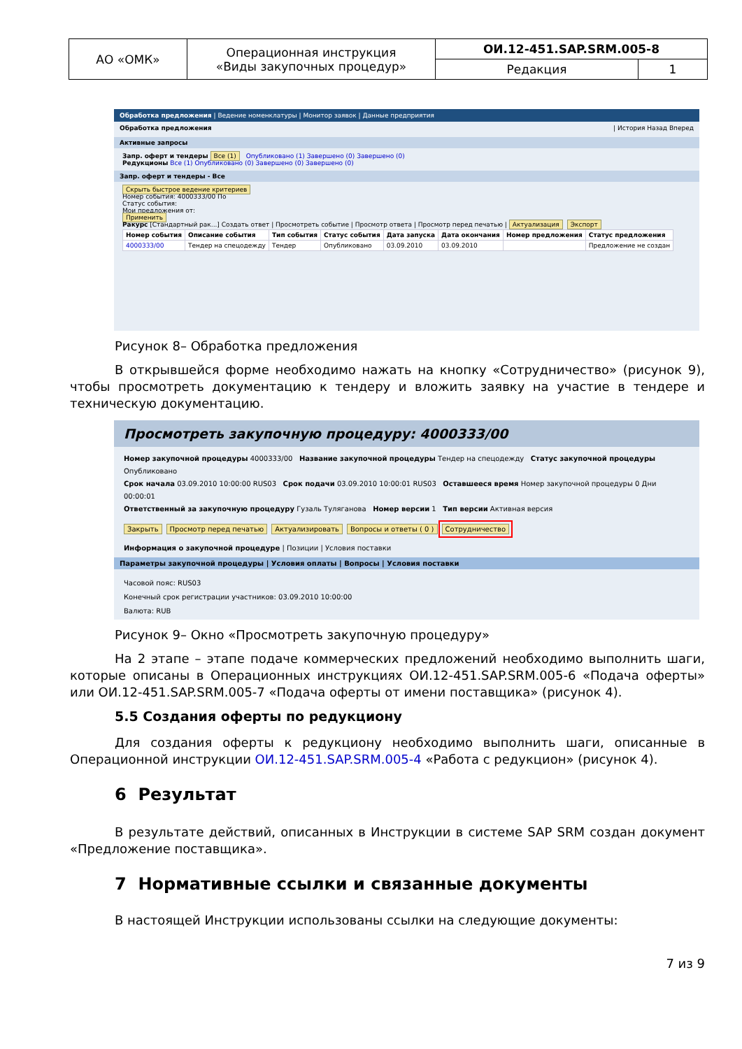| АО «ОМК» | Операционная инструкция «Виды закупочных процедур» | ОИ.12-451.SAP.SRM.005-8 | |
| | | Редакция | 1 |
Обработка предложения | Ведение номенклатуры | Монитор заявок | Данные предприятия
Обработка предложения | История Назад Вперед
Активные запросы
Запр. оферт и тендеры Все (1) Опубликовано (1) Завершено (0) Завершено (0)
Редукционы Все (1) Опубликовано (0) Завершено (0) Завершено (0)
Запр. оферт и тендеры - Все
Скрыть быстрое ведение критериев
Номер события: 4000333/00 По
Статус события:
Мои предложения от:
Применить
Ракурс [Стандартный рак...] Создать ответ | Просмотреть событие | Просмотр ответа | Просмотр перед печатью | Актуализация Экспорт
| Номер события | Описание события | Тип события | Статус события | Дата запуска | Дата окончания | Номер предложения | Статус предложения |
| --- | --- | --- | --- | --- | --- | --- | --- |
| 4000333/00 | Тендер на спецодежду | Тендер | Опубликовано | 03.09.2010 | 03.09.2010 | | Предложение не создан |
Рисунок 8– Обработка предложения
В открывшейся форме необходимо нажать на кнопку «Сотрудничество» (рисунок 9), чтобы просмотреть документацию к тендеру и вложить заявку на участие в тендере и техническую документацию.
Просмотреть закупочную процедуру: 4000333/00
Номер закупочной процедуры 4000333/00 Название закупочной процедуры Тендер на спецодежду Статус закупочной процедуры Опубликовано
Срок начала 03.09.2010 10:00:00 RUS03 Срок подачи 03.09.2010 10:00:01 RUS03 Оставшееся время Номер закупочной процедуры 0 Дни 00:00:01
Ответственный за закупочную процедуру Гузаль Туляганова Номер версии 1 Тип версии Активная версия
Закрыть Просмотр перед печатью Актуализировать Вопросы и ответы ( 0 ) Сотрудничество
Информация о закупочной процедуре | Позиции | Условия поставки
Параметры закупочной процедуры | Условия оплаты | Вопросы | Условия поставки
Часовой пояс: RUS03
Конечный срок регистрации участников: 03.09.2010 10:00:00
Валюта: RUB
Рисунок 9– Окно «Просмотреть закупочную процедуру»
На 2 этапе – этапе подаче коммерческих предложений необходимо выполнить шаги, которые описаны в Операционных инструкциях ОИ.12-451.SAP.SRM.005-6 «Подача оферты» или ОИ.12-451.SAP.SRM.005-7 «Подача оферты от имени поставщика» (рисунок 4).
5.5 Создания оферты по редукциону
Для создания оферты к редукциону необходимо выполнить шаги, описанные в Операционной инструкции ОИ.12-451.SAP.SRM.005-4 «Работа с редукцион» (рисунок 4).
6 Результат
В результате действий, описанных в Инструкции в системе SAP SRM создан документ «Предложение поставщика».
7 Нормативные ссылки и связанные документы
В настоящей Инструкции использованы ссылки на следующие документы:
7 из 9